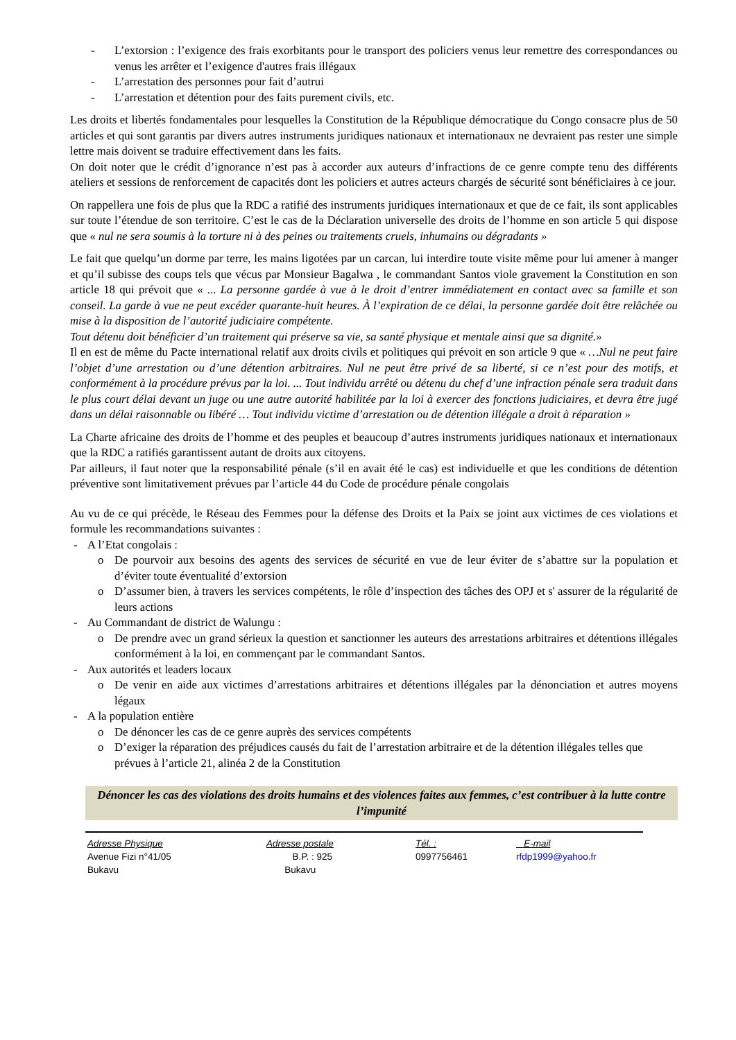- L’extorsion : l’exigence des frais exorbitants pour le transport des policiers venus leur remettre des correspondances ou venus les arrêter et l’exigence d'autres frais illégaux
- L’arrestation des personnes pour fait d’autrui
- L’arrestation et détention pour des faits purement civils, etc.
Les droits et libertés fondamentales pour lesquelles la Constitution de la République démocratique du Congo consacre plus de 50 articles et qui sont garantis par divers autres instruments juridiques nationaux et internationaux ne devraient pas rester une simple lettre mais doivent se traduire effectivement dans les faits.
On doit noter que le crédit d’ignorance n’est pas à accorder aux auteurs d’infractions de ce genre compte tenu des différents ateliers et sessions de renforcement de capacités dont les policiers et autres acteurs chargés de sécurité sont bénéficiaires à ce jour.
On rappellera une fois de plus que la RDC a ratifié des instruments juridiques internationaux et que de ce fait, ils sont applicables sur toute l’étendue de son territoire. C’est le cas de la Déclaration universelle des droits de l’homme en son article 5 qui dispose que « nul ne sera soumis à la torture ni à des peines ou traitements cruels, inhumains ou dégradants »
Le fait que quelqu’un dorme par terre, les mains ligotées par un carcan, lui interdire toute visite même pour lui amener à manger et qu’il subisse des coups tels que vécus par Monsieur Bagalwa , le commandant Santos viole gravement la Constitution en son article 18 qui prévoit que « ... La personne gardée à vue à le droit d’entrer immédiatement en contact avec sa famille et son conseil. La garde à vue ne peut excéder quarante-huit heures. À l’expiration de ce délai, la personne gardée doit être relâchée ou mise à la disposition de l’autorité judiciaire compétente.
Tout détenu doit bénéficier d’un traitement qui préserve sa vie, sa santé physique et mentale ainsi que sa dignité.»
Il en est de même du Pacte international relatif aux droits civils et politiques qui prévoit en son article 9 que « …Nul ne peut faire l’objet d’une arrestation ou d’une détention arbitraires. Nul ne peut être privé de sa liberté, si ce n’est pour des motifs, et conformément à la procédure prévus par la loi. ... Tout individu arrêté ou détenu du chef d’une infraction pénale sera traduit dans le plus court délai devant un juge ou une autre autorité habilitée par la loi à exercer des fonctions judiciaires, et devra être jugé dans un délai raisonnable ou libéré … Tout individu victime d’arrestation ou de détention illégale a droit à réparation »
La Charte africaine des droits de l’homme et des peuples et beaucoup d’autres instruments juridiques nationaux et internationaux que la RDC a ratifiés garantissent autant de droits aux citoyens.
Par ailleurs, il faut noter que la responsabilité pénale (s’il en avait été le cas) est individuelle et que les conditions de détention préventive sont limitativement prévues par l’article 44 du Code de procédure pénale congolais
Au vu de ce qui précède, le Réseau des Femmes pour la défense des Droits et la Paix se joint aux victimes de ces violations et formule les recommandations suivantes :
- A l’Etat congolais :
o De pourvoir aux besoins des agents des services de sécurité en vue de leur éviter de s’abattre sur la population et d’éviter toute éventualité d’extorsion
o D’assumer bien, à travers les services compétents, le rôle d’inspection des tâches des OPJ et s' assurer de la régularité de leurs actions
- Au Commandant de district de Walungu :
o De prendre avec un grand sérieux la question et sanctionner les auteurs des arrestations arbitraires et détentions illégales conformément à la loi, en commençant par le commandant Santos.
- Aux autorités et leaders locaux
o De venir en aide aux victimes d’arrestations arbitraires et détentions illégales par la dénonciation et autres moyens légaux
- A la population entière
o De dénoncer les cas de ce genre auprès des services compétents
o D’exiger la réparation des préjudices causés du fait de l’arrestation arbitraire et de la détention illégales telles que prévues à l’article 21, alinéa 2 de la Constitution
Dénoncer les cas des violations des droits humains et des violences faites aux femmes, c’est contribuer à la lutte contre l’impunité
Adresse Physique Adresse postale Tél. : E-mail Avenue Fizi n°41/05 B.P. : 925 0997756461 rfdp1999@yahoo.fr Bukavu Bukavu